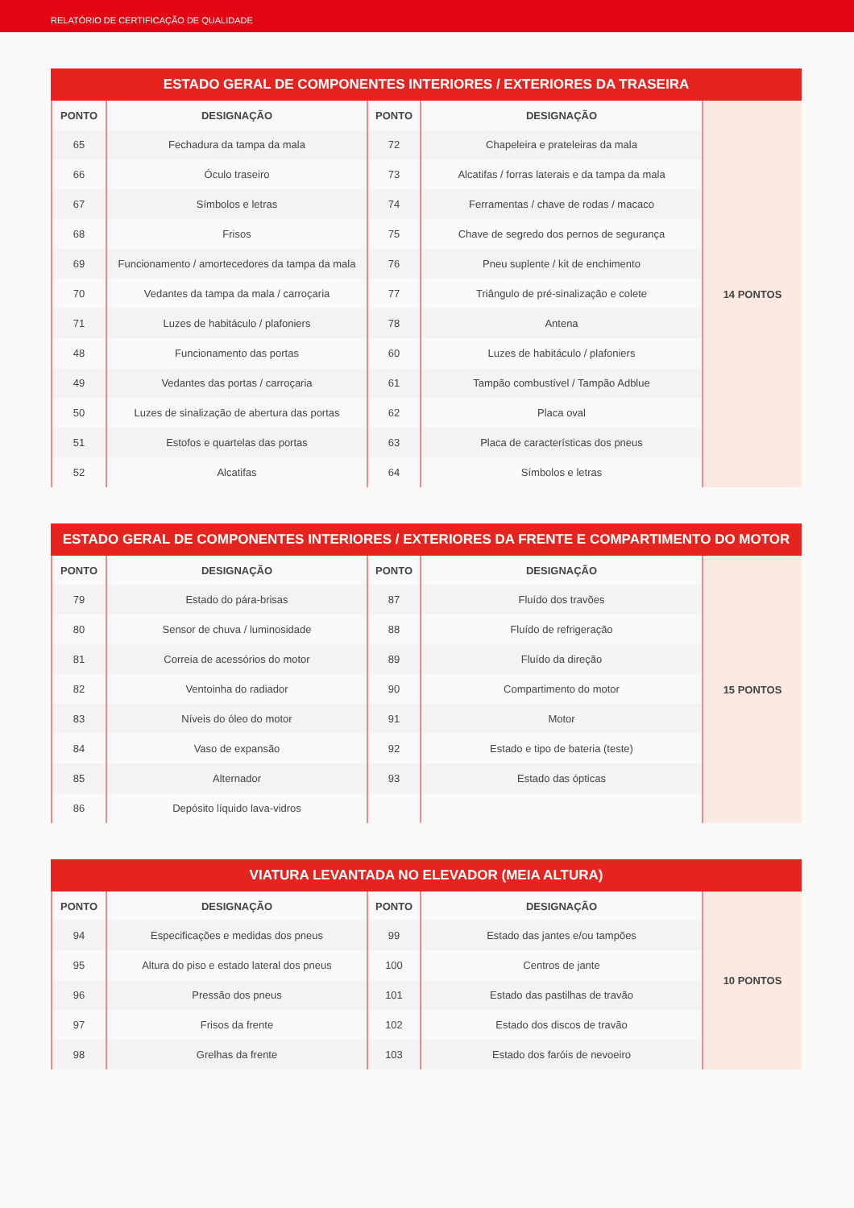RELATÓRIO DE CERTIFICAÇÃO DE QUALIDADE
ESTADO GERAL DE COMPONENTES INTERIORES / EXTERIORES DA TRASEIRA
| PONTO | DESIGNAÇÃO | PONTO | DESIGNAÇÃO | 14 PONTOS |
| 65 | Fechadura da tampa da mala | 72 | Chapeleira e prateleiras da mala | |
| 66 | Óculo traseiro | 73 | Alcatifas / forras laterais e da tampa da mala | |
| 67 | Símbolos e letras | 74 | Ferramentas / chave de rodas / macaco | |
| 68 | Frisos | 75 | Chave de segredo dos pernos de segurança | |
| 69 | Funcionamento / amortecedores da tampa da mala | 76 | Pneu suplente / kit de enchimento | |
| 70 | Vedantes da tampa da mala / carroçaria | 77 | Triângulo de pré-sinalização e colete | |
| 71 | Luzes de habitáculo / plafoniers | 78 | Antena | |
| 48 | Funcionamento das portas | 60 | Luzes de habitáculo / plafoniers | |
| 49 | Vedantes das portas / carroçaria | 61 | Tampão combustível / Tampão Adblue | |
| 50 | Luzes de sinalização de abertura das portas | 62 | Placa oval | |
| 51 | Estofos e quartelas das portas | 63 | Placa de características dos pneus | |
| 52 | Alcatifas | 64 | Símbolos e letras | |
ESTADO GERAL DE COMPONENTES INTERIORES / EXTERIORES DA FRENTE E COMPARTIMENTO DO MOTOR
| PONTO | DESIGNAÇÃO | PONTO | DESIGNAÇÃO | 15 PONTOS |
| 79 | Estado do pára-brisas | 87 | Fluído dos travões | |
| 80 | Sensor de chuva / luminosidade | 88 | Fluído de refrigeração | |
| 81 | Correia de acessórios do motor | 89 | Fluído da direção | |
| 82 | Ventoinha do radiador | 90 | Compartimento do motor | |
| 83 | Níveis do óleo do motor | 91 | Motor | |
| 84 | Vaso de expansão | 92 | Estado e tipo de bateria (teste) | |
| 85 | Alternador | 93 | Estado das ópticas | |
| 86 | Depósito líquido lava-vidros | | | |
VIATURA LEVANTADA NO ELEVADOR (MEIA ALTURA)
| PONTO | DESIGNAÇÃO | PONTO | DESIGNAÇÃO | 10 PONTOS |
| 94 | Especificações e medidas dos pneus | 99 | Estado das jantes e/ou tampões | |
| 95 | Altura do piso e estado lateral dos pneus | 100 | Centros de jante | |
| 96 | Pressão dos pneus | 101 | Estado das pastilhas de travão | |
| 97 | Frisos da frente | 102 | Estado dos discos de travão | |
| 98 | Grelhas da frente | 103 | Estado dos faróis de nevoeiro | |